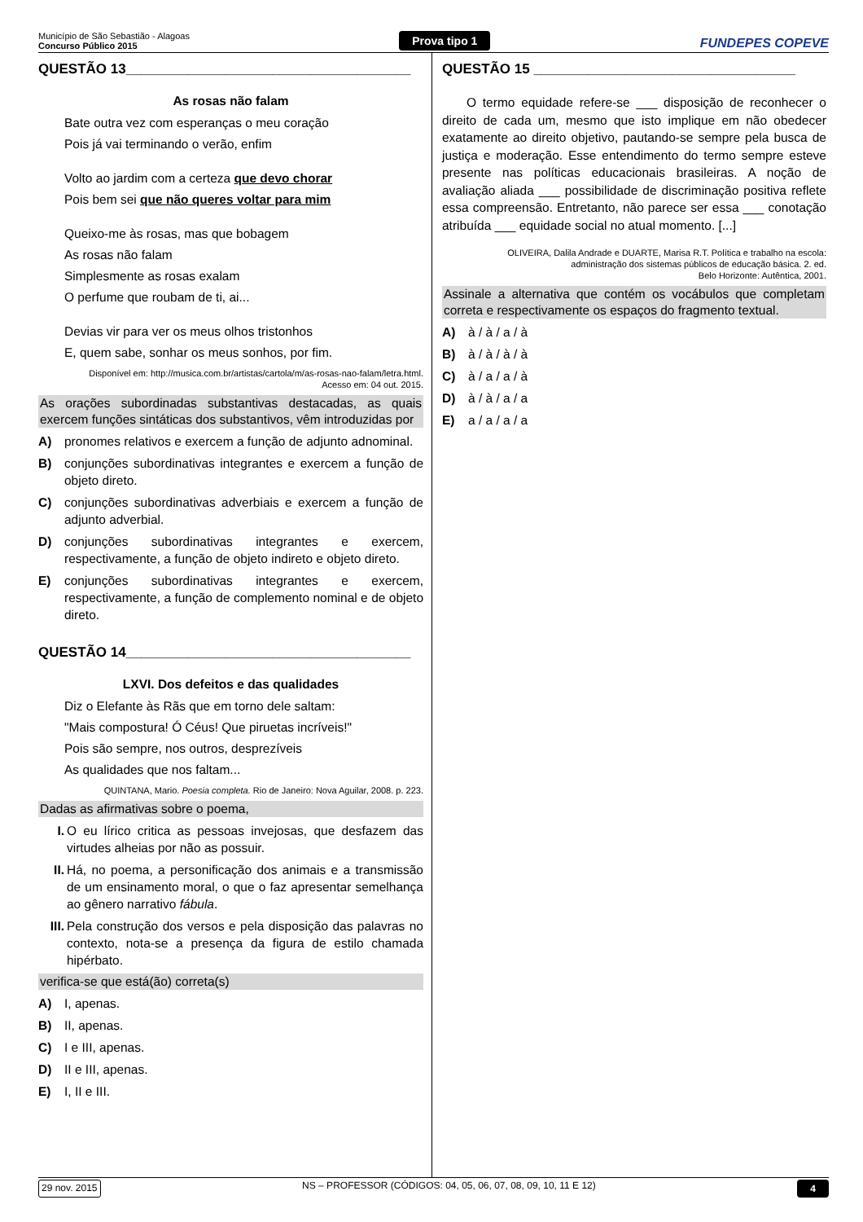Município de São Sebastião - Alagoas
Concurso Público 2015
Prova tipo 1
FUNDEPES COPEVE
QUESTÃO 13_____________________________________
As rosas não falam
Bate outra vez com esperanças o meu coração
Pois já vai terminando o verão, enfim
Volto ao jardim com a certeza que devo chorar
Pois bem sei que não queres voltar para mim
Queixo-me às rosas, mas que bobagem
As rosas não falam
Simplesmente as rosas exalam
O perfume que roubam de ti, ai...
Devias vir para ver os meus olhos tristonhos
E, quem sabe, sonhar os meus sonhos, por fim.
Disponível em: http://musica.com.br/artistas/cartola/m/as-rosas-nao-falam/letra.html.
Acesso em: 04 out. 2015.
As orações subordinadas substantivas destacadas, as quais exercem funções sintáticas dos substantivos, vêm introduzidas por
A) pronomes relativos e exercem a função de adjunto adnominal.
B) conjunções subordinativas integrantes e exercem a função de objeto direto.
C) conjunções subordinativas adverbiais e exercem a função de adjunto adverbial.
D) conjunções subordinativas integrantes e exercem, respectivamente, a função de objeto indireto e objeto direto.
E) conjunções subordinativas integrantes e exercem, respectivamente, a função de complemento nominal e de objeto direto.
QUESTÃO 14_____________________________________
LXVI. Dos defeitos e das qualidades
Diz o Elefante às Rãs que em torno dele saltam:
"Mais compostura! Ó Céus! Que piruetas incríveis!"
Pois são sempre, nos outros, desprezíveis
As qualidades que nos faltam...
QUINTANA, Mario. Poesia completa. Rio de Janeiro: Nova Aguilar, 2008. p. 223.
Dadas as afirmativas sobre o poema,
I. O eu lírico critica as pessoas invejosas, que desfazem das virtudes alheias por não as possuir.
II. Há, no poema, a personificação dos animais e a transmissão de um ensinamento moral, o que o faz apresentar semelhança ao gênero narrativo fábula.
III. Pela construção dos versos e pela disposição das palavras no contexto, nota-se a presença da figura de estilo chamada hipérbato.
verifica-se que está(ão) correta(s)
A) I, apenas.
B) II, apenas.
C) I e III, apenas.
D) II e III, apenas.
E) I, II e III.
QUESTÃO 15 __________________________________
O termo equidade refere-se ___ disposição de reconhecer o direito de cada um, mesmo que isto implique em não obedecer exatamente ao direito objetivo, pautando-se sempre pela busca de justiça e moderação. Esse entendimento do termo sempre esteve presente nas políticas educacionais brasileiras. A noção de avaliação aliada ___ possibilidade de discriminação positiva reflete essa compreensão. Entretanto, não parece ser essa ___ conotação atribuída ___ equidade social no atual momento. [...]
OLIVEIRA, Dalila Andrade e DUARTE, Marisa R.T. Política e trabalho na escola:
administração dos sistemas públicos de educação básica. 2. ed.
Belo Horizonte: Autêntica, 2001.
Assinale a alternativa que contém os vocábulos que completam correta e respectivamente os espaços do fragmento textual.
A) à / à / a / à
B) à / à / à / à
C) à / a / a / à
D) à / à / a / a
E) a / a / a / a
29 nov. 2015 NS – PROFESSOR (CÓDIGOS: 04, 05, 06, 07, 08, 09, 10, 11 E 12) 4